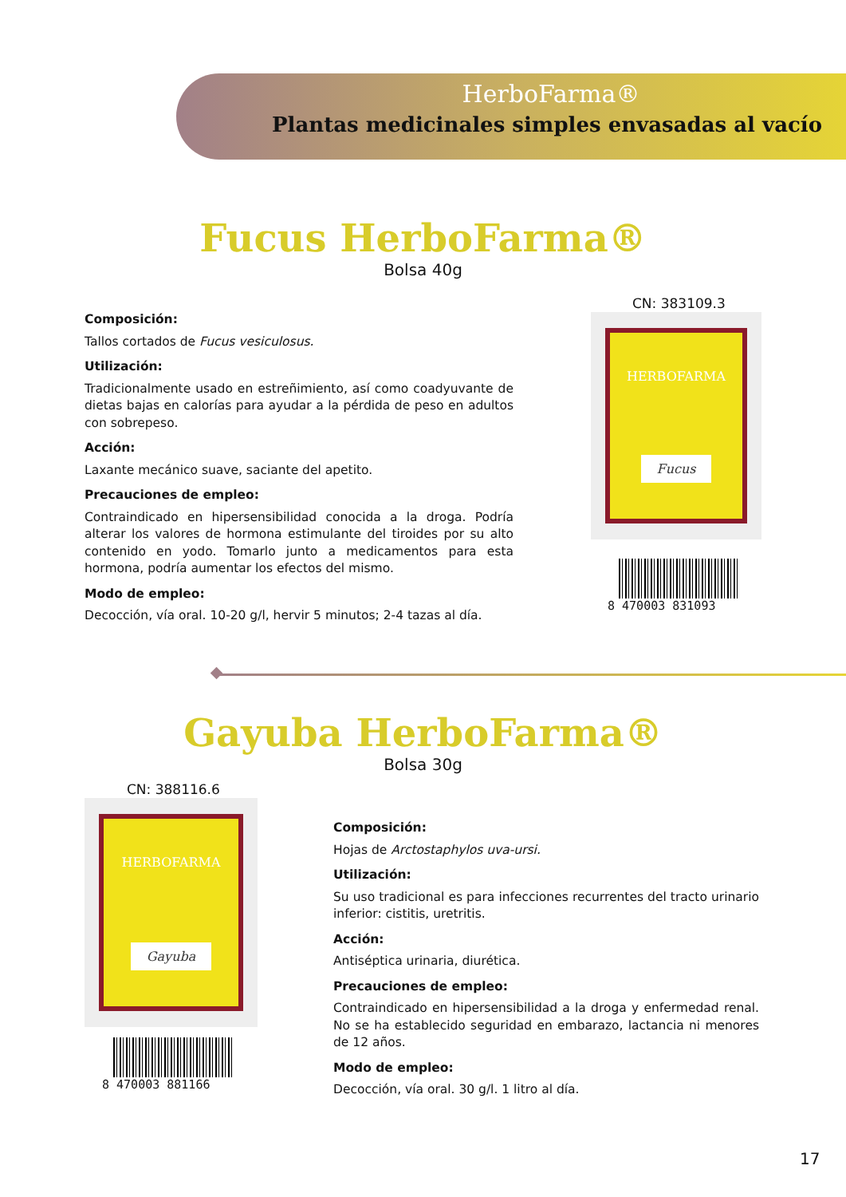HerboFarma®
Plantas medicinales simples envasadas al vacío
Fucus HerboFarma®
Bolsa 40g
Composición:
Tallos cortados de Fucus vesiculosus.
Utilización:
Tradicionalmente usado en estreñimiento, así como coadyuvante de dietas bajas en calorías para ayudar a la pérdida de peso en adultos con sobrepeso.
Acción:
Laxante mecánico suave, saciante del apetito.
Precauciones de empleo:
Contraindicado en hipersensibilidad conocida a la droga. Podría alterar los valores de hormona estimulante del tiroides por su alto contenido en yodo. Tomarlo junto a medicamentos para esta hormona, podría aumentar los efectos del mismo.
Modo de empleo:
Decocción, vía oral. 10-20 g/l, hervir 5 minutos; 2-4 tazas al día.
CN: 383109.3
HERBOFARMA
Fucus
8 470003 831093
Gayuba HerboFarma®
Bolsa 30g
CN: 388116.6
HERBOFARMA
Gayuba
8 470003 881166
Composición:
Hojas de Arctostaphylos uva-ursi.
Utilización:
Su uso tradicional es para infecciones recurrentes del tracto urinario inferior: cistitis, uretritis.
Acción:
Antiséptica urinaria, diurética.
Precauciones de empleo:
Contraindicado en hipersensibilidad a la droga y enfermedad renal. No se ha establecido seguridad en embarazo, lactancia ni menores de 12 años.
Modo de empleo:
Decocción, vía oral. 30 g/l. 1 litro al día.
17